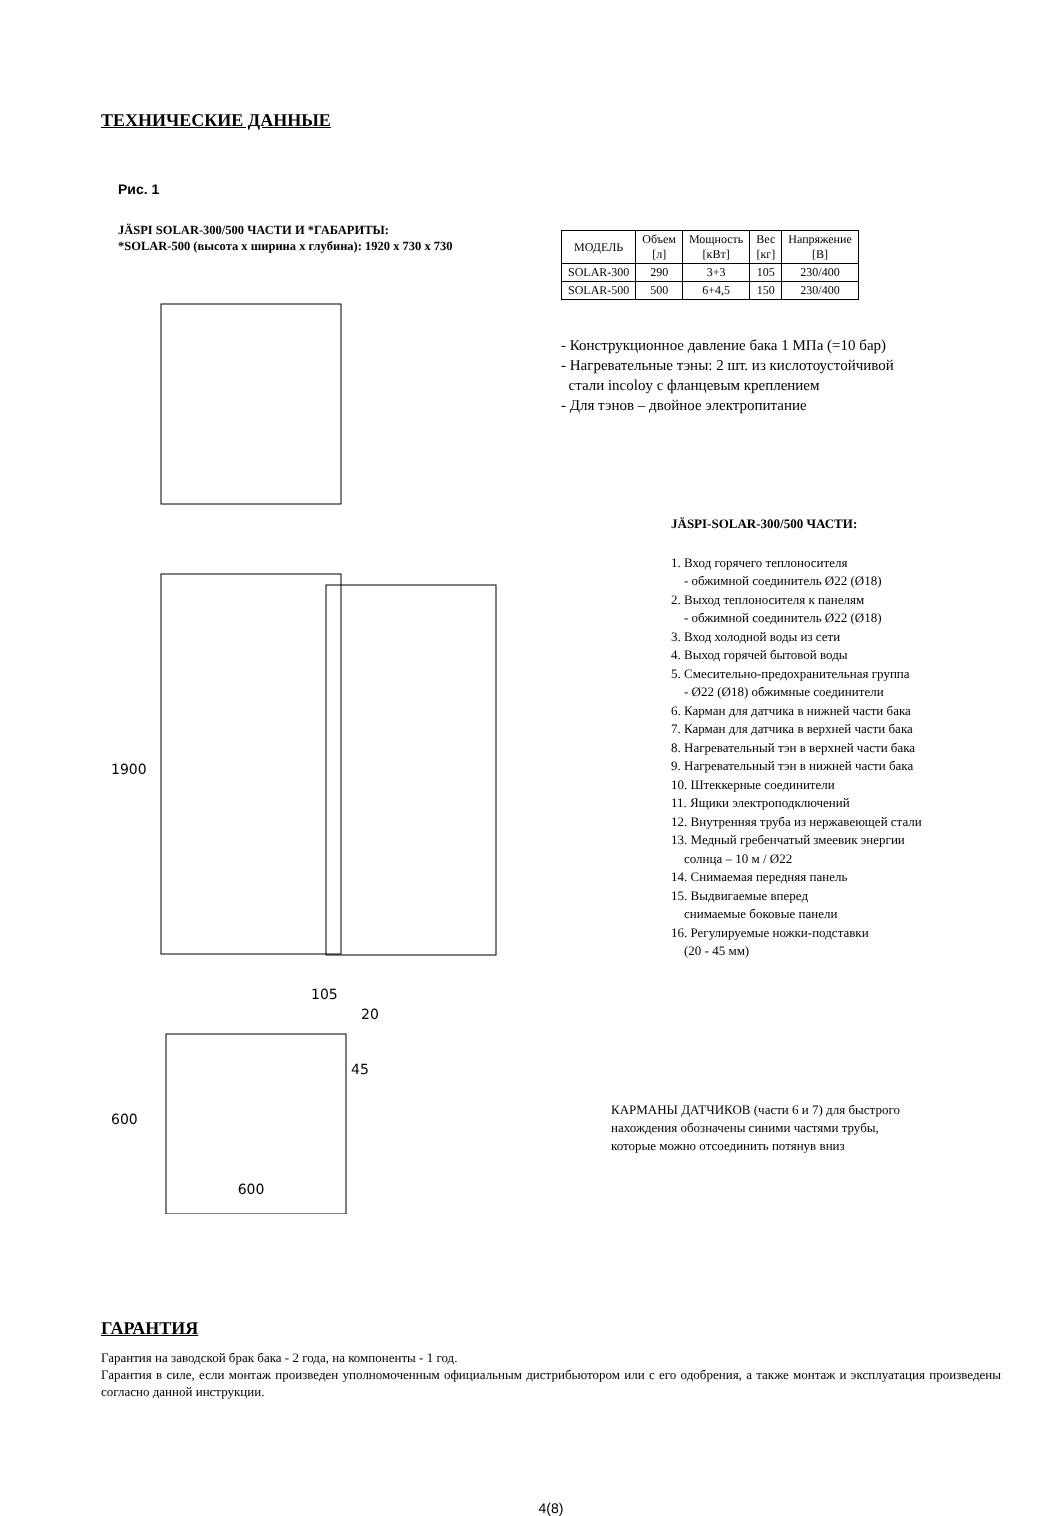ТЕХНИЧЕСКИЕ ДАННЫЕ
Рис. 1
JÄSPI SOLAR-300/500 ЧАСТИ И *ГАБАРИТЫ:
*SOLAR-500 (высота x ширина x глубина): 1920 x 730 x 730
600
1900
600
105
20
45
| МОДЕЛЬ | Объем [л] | Мощность [кВт] | Вес [кг] | Напряжение [В] |
| --- | --- | --- | --- | --- |
| SOLAR-300 | 290 | 3+3 | 105 | 230/400 |
| SOLAR-500 | 500 | 6+4,5 | 150 | 230/400 |
- Конструкционное давление бака 1 МПа (=10 бар)
- Нагревательные тэны: 2 шт. из кислотоустойчивой
стали incoloy с фланцевым креплением
- Для тэнов – двойное электропитание
JÄSPI-SOLAR-300/500 ЧАСТИ:
1. Вход горячего теплоносителя
- обжимной соединитель Ø22 (Ø18)
2. Выход теплоносителя к панелям
- обжимной соединитель Ø22 (Ø18)
3. Вход холодной воды из сети
4. Выход горячей бытовой воды
5. Смесительно-предохранительная группа
- Ø22 (Ø18) обжимные соединители
6. Карман для датчика в нижней части бака
7. Карман для датчика в верхней части бака
8. Нагревательный тэн в верхней части бака
9. Нагревательный тэн в нижней части бака
10. Штеккерные соединители
11. Ящики электроподключений
12. Внутренняя труба из нержавеющей стали
13. Медный гребенчатый змеевик энергии
солнца – 10 м / Ø22
14. Снимаемая передняя панель
15. Выдвигаемые вперед
снимаемые боковые панели
16. Регулируемые ножки-подставки
(20 - 45 мм)
КАРМАНЫ ДАТЧИКОВ (части 6 и 7) для быстрого
нахождения обозначены синими частями трубы,
которые можно отсоединить потянув вниз
ГАРАНТИЯ
Гарантия на заводской брак бака - 2 года, на компоненты - 1 год.
Гарантия в силе, если монтаж произведен уполномоченным официальным дистрибьютором или с его одобрения, а также монтаж и эксплуатация произведены согласно данной инструкции.
4(8)